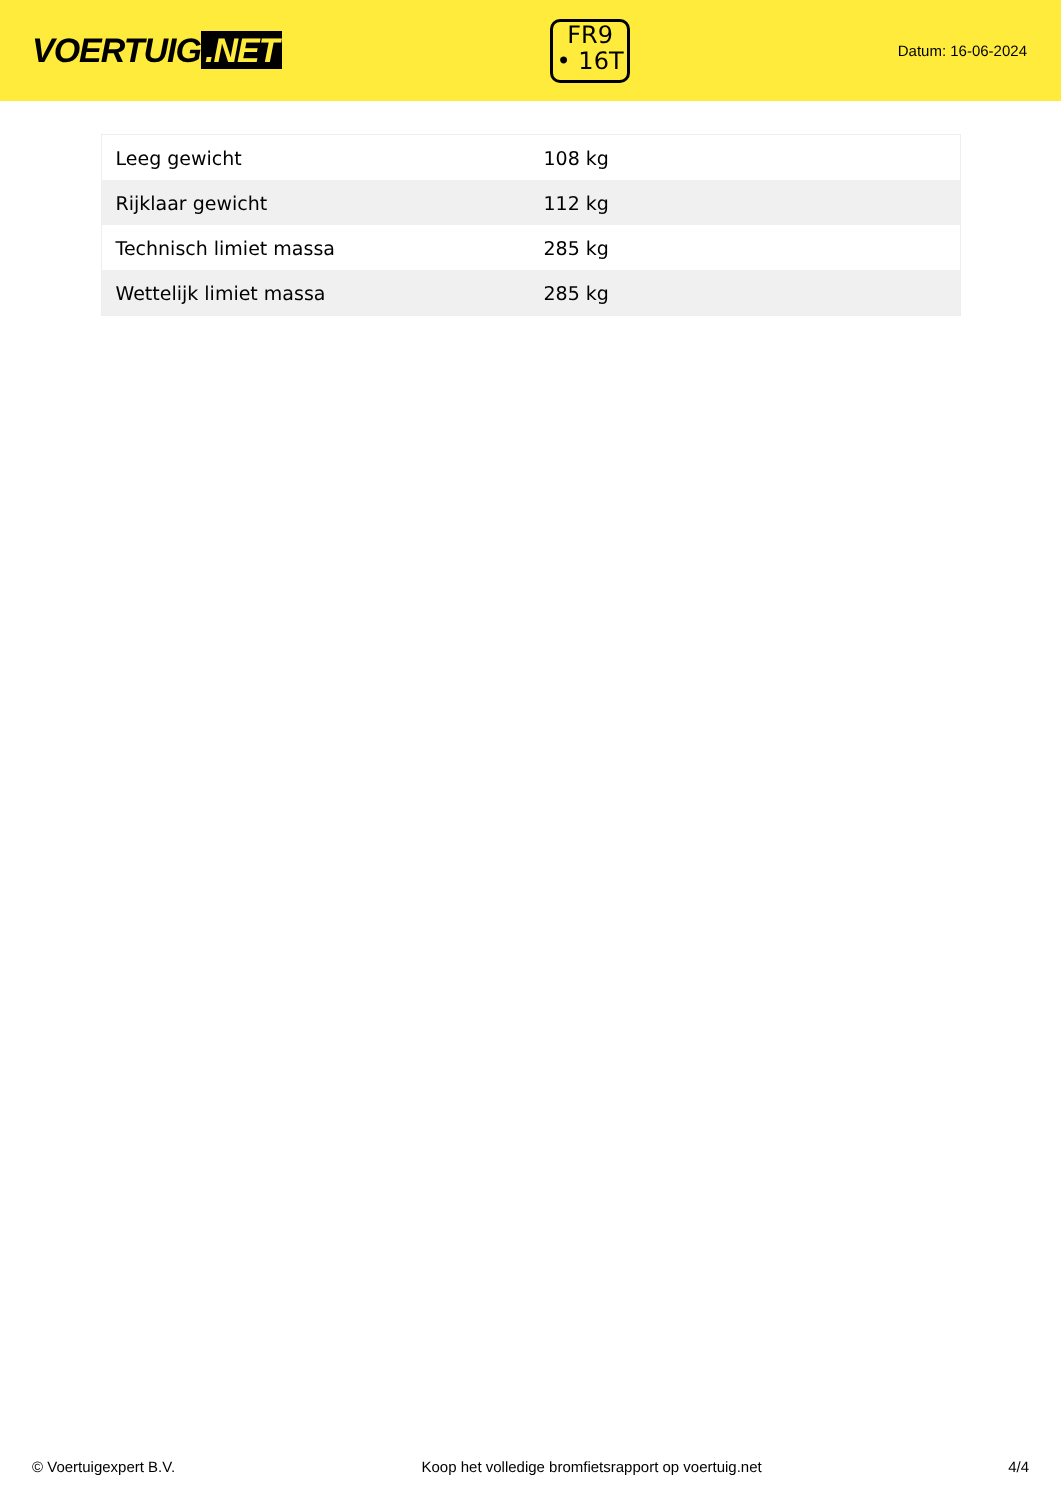VOERTUIG.NET
FR9
• 16T
Datum: 16-06-2024
| Leeg gewicht | 108 kg |
| Rijklaar gewicht | 112 kg |
| Technisch limiet massa | 285 kg |
| Wettelijk limiet massa | 285 kg |
© Voertuigexpert B.V. Koop het volledige bromfietsrapport op voertuig.net 4/4